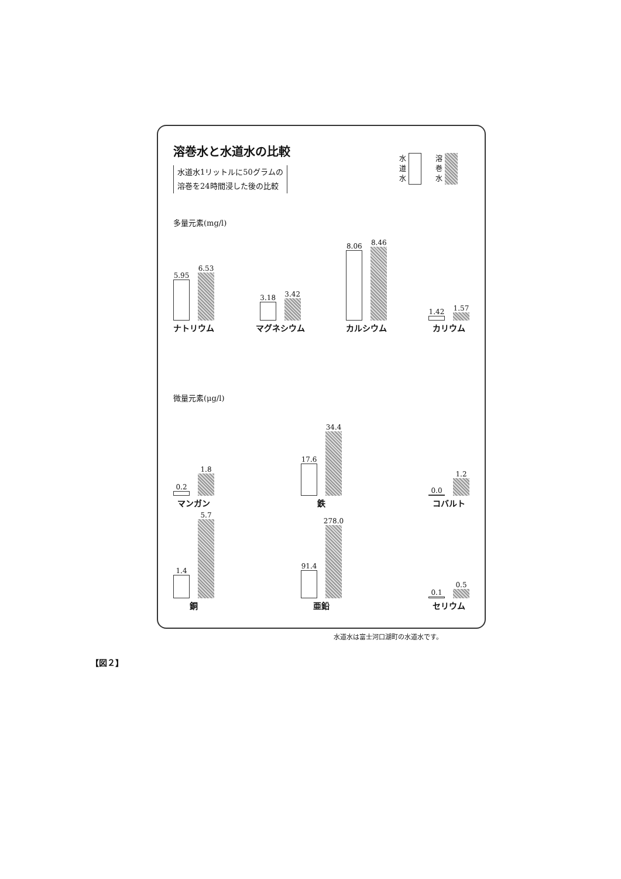溶巻水と水道水の比較
水道水1リットルに50グラムの
溶巻を24時間浸した後の比較
水
道
水
溶
巻
水
多量元素(mg/l)
5.95
6.53
ナトリウム
3.18
3.42
マグネシウム
8.06
8.46
カルシウム
1.42
1.57
カリウム
微量元素(μg/l)
0.2
1.8
マンガン
17.6
34.4
鉄
0.0
1.2
コバルト
1.4
5.7
銅
91.4
278.0
亜鉛
0.1
0.5
セリウム
水道水は富士河口湖町の水道水です。
【図２】